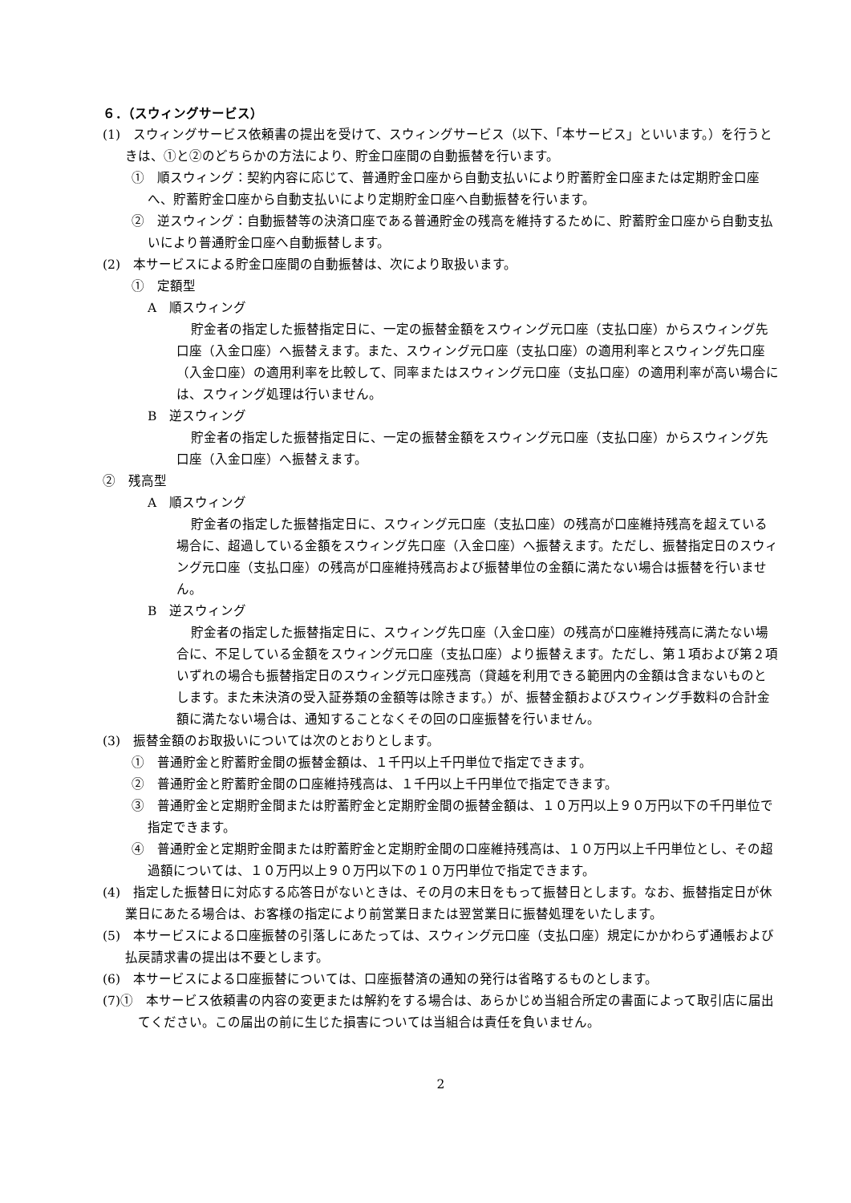６．（スウィングサービス）
(1)　スウィングサービス依頼書の提出を受けて、スウィングサービス（以下、「本サービス」といいます。）を行うときは、①と②のどちらかの方法により、貯金口座間の自動振替を行います。
①　順スウィング：契約内容に応じて、普通貯金口座から自動支払いにより貯蓄貯金口座または定期貯金口座へ、貯蓄貯金口座から自動支払いにより定期貯金口座へ自動振替を行います。
②　逆スウィング：自動振替等の決済口座である普通貯金の残高を維持するために、貯蓄貯金口座から自動支払いにより普通貯金口座へ自動振替します。
(2)　本サービスによる貯金口座間の自動振替は、次により取扱います。
①　定額型
A　順スウィング
貯金者の指定した振替指定日に、一定の振替金額をスウィング元口座（支払口座）からスウィング先口座（入金口座）へ振替えます。また、スウィング元口座（支払口座）の適用利率とスウィング先口座（入金口座）の適用利率を比較して、同率またはスウィング元口座（支払口座）の適用利率が高い場合には、スウィング処理は行いません。
B　逆スウィング
貯金者の指定した振替指定日に、一定の振替金額をスウィング元口座（支払口座）からスウィング先口座（入金口座）へ振替えます。
②　残高型
A　順スウィング
貯金者の指定した振替指定日に、スウィング元口座（支払口座）の残高が口座維持残高を超えている場合に、超過している金額をスウィング先口座（入金口座）へ振替えます。ただし、振替指定日のスウィング元口座（支払口座）の残高が口座維持残高および振替単位の金額に満たない場合は振替を行いません。
B　逆スウィング
貯金者の指定した振替指定日に、スウィング先口座（入金口座）の残高が口座維持残高に満たない場合に、不足している金額をスウィング元口座（支払口座）より振替えます。ただし、第１項および第２項いずれの場合も振替指定日のスウィング元口座残高（貸越を利用できる範囲内の金額は含まないものとします。また未決済の受入証券類の金額等は除きます。）が、振替金額およびスウィング手数料の合計金額に満たない場合は、通知することなくその回の口座振替を行いません。
(3)　振替金額のお取扱いについては次のとおりとします。
①　普通貯金と貯蓄貯金間の振替金額は、１千円以上千円単位で指定できます。
②　普通貯金と貯蓄貯金間の口座維持残高は、１千円以上千円単位で指定できます。
③　普通貯金と定期貯金間または貯蓄貯金と定期貯金間の振替金額は、１０万円以上９０万円以下の千円単位で指定できます。
④　普通貯金と定期貯金間または貯蓄貯金と定期貯金間の口座維持残高は、１０万円以上千円単位とし、その超過額については、１０万円以上９０万円以下の１０万円単位で指定できます。
(4)　指定した振替日に対応する応答日がないときは、その月の末日をもって振替日とします。なお、振替指定日が休業日にあたる場合は、お客様の指定により前営業日または翌営業日に振替処理をいたします。
(5)　本サービスによる口座振替の引落しにあたっては、スウィング元口座（支払口座）規定にかかわらず通帳および払戻請求書の提出は不要とします。
(6)　本サービスによる口座振替については、口座振替済の通知の発行は省略するものとします。
(7)①　本サービス依頼書の内容の変更または解約をする場合は、あらかじめ当組合所定の書面によって取引店に届出てください。この届出の前に生じた損害については当組合は責任を負いません。
2